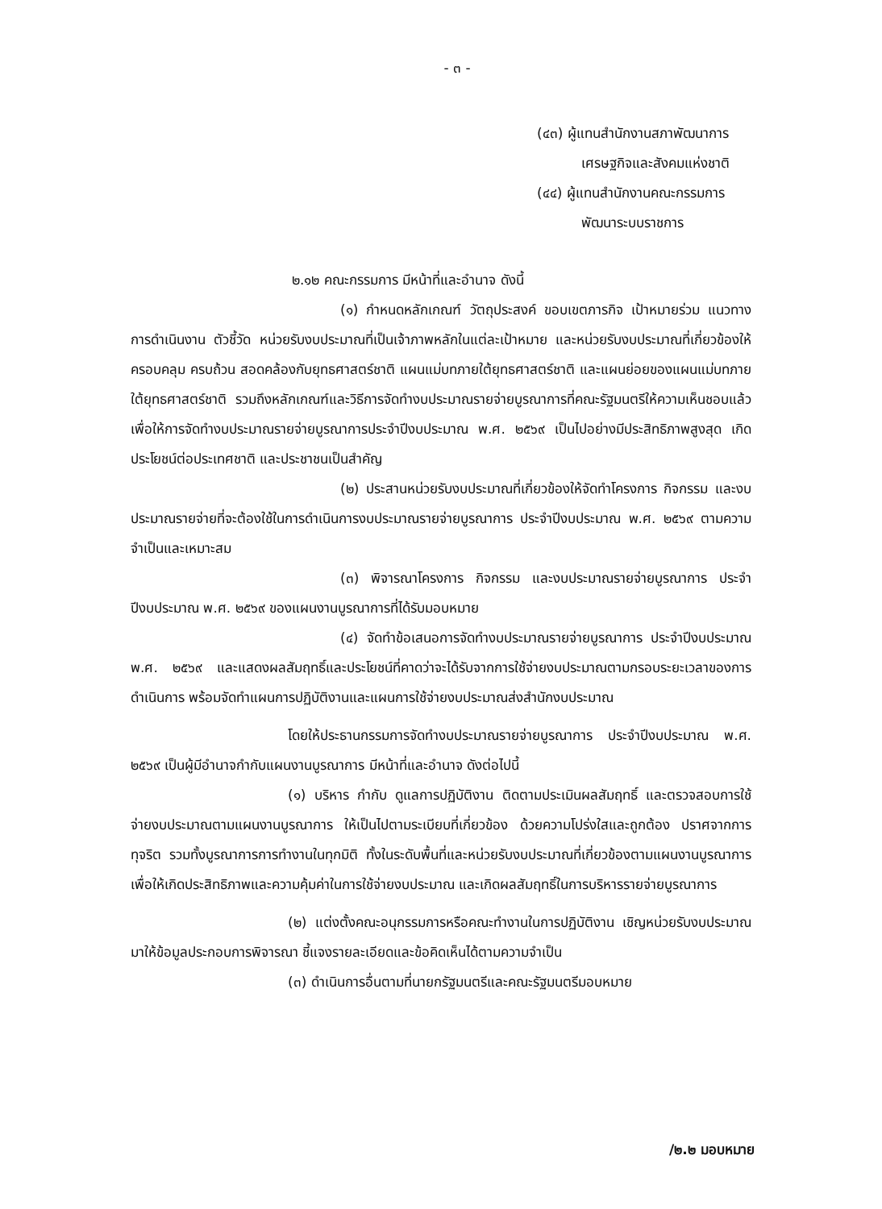- ๓ -
(๔๓) ผู้แทนสำนักงานสภาพัฒนาการ
เศรษฐกิจและสังคมแห่งชาติ
(๔๔) ผู้แทนสำนักงานคณะกรรมการ
พัฒนาระบบราชการ
๒.๑๒ คณะกรรมการ มีหน้าที่และอำนาจ ดังนี้
(๑) กำหนดหลักเกณฑ์ วัตถุประสงค์ ขอบเขตภารกิจ เป้าหมายร่วม แนวทางการดำเนินงาน ตัวชี้วัด หน่วยรับงบประมาณที่เป็นเจ้าภาพหลักในแต่ละเป้าหมาย และหน่วยรับงบประมาณที่เกี่ยวข้องให้ครอบคลุม ครบถ้วน สอดคล้องกับยุทธศาสตร์ชาติ แผนแม่บทภายใต้ยุทธศาสตร์ชาติ และแผนย่อยของแผนแม่บทภายใต้ยุทธศาสตร์ชาติ รวมถึงหลักเกณฑ์และวิธีการจัดทำงบประมาณรายจ่ายบูรณาการที่คณะรัฐมนตรีให้ความเห็นชอบแล้ว เพื่อให้การจัดทำงบประมาณรายจ่ายบูรณาการประจำปีงบประมาณ พ.ศ. ๒๕๖๙ เป็นไปอย่างมีประสิทธิภาพสูงสุด เกิดประโยชน์ต่อประเทศชาติ และประชาชนเป็นสำคัญ
(๒) ประสานหน่วยรับงบประมาณที่เกี่ยวข้องให้จัดทำโครงการ กิจกรรม และงบประมาณรายจ่ายที่จะต้องใช้ในการดำเนินการงบประมาณรายจ่ายบูรณาการ ประจำปีงบประมาณ พ.ศ. ๒๕๖๙ ตามความจำเป็นและเหมาะสม
(๓) พิจารณาโครงการ กิจกรรม และงบประมาณรายจ่ายบูรณาการ ประจำปีงบประมาณ พ.ศ. ๒๕๖๙ ของแผนงานบูรณาการที่ได้รับมอบหมาย
(๔) จัดทำข้อเสนอการจัดทำงบประมาณรายจ่ายบูรณาการ ประจำปีงบประมาณ พ.ศ. ๒๕๖๙ และแสดงผลสัมฤทธิ์และประโยชน์ที่คาดว่าจะได้รับจากการใช้จ่ายงบประมาณตามกรอบระยะเวลาของการดำเนินการ พร้อมจัดทำแผนการปฏิบัติงานและแผนการใช้จ่ายงบประมาณส่งสำนักงบประมาณ
โดยให้ประธานกรรมการจัดทำงบประมาณรายจ่ายบูรณาการ ประจำปีงบประมาณ พ.ศ. ๒๕๖๙ เป็นผู้มีอำนาจกำกับแผนงานบูรณาการ มีหน้าที่และอำนาจ ดังต่อไปนี้
(๑) บริหาร กำกับ ดูแลการปฏิบัติงาน ติดตามประเมินผลสัมฤทธิ์ และตรวจสอบการใช้จ่ายงบประมาณตามแผนงานบูรณาการ ให้เป็นไปตามระเบียบที่เกี่ยวข้อง ด้วยความโปร่งใสและถูกต้อง ปราศจากการทุจริต รวมทั้งบูรณาการการทำงานในทุกมิติ ทั้งในระดับพื้นที่และหน่วยรับงบประมาณที่เกี่ยวข้องตามแผนงานบูรณาการ เพื่อให้เกิดประสิทธิภาพและความคุ้มค่าในการใช้จ่ายงบประมาณ และเกิดผลสัมฤทธิ์ในการบริหารรายจ่ายบูรณาการ
(๒) แต่งตั้งคณะอนุกรรมการหรือคณะทำงานในการปฏิบัติงาน เชิญหน่วยรับงบประมาณมาให้ข้อมูลประกอบการพิจารณา ชี้แจงรายละเอียดและข้อคิดเห็นได้ตามความจำเป็น
(๓) ดำเนินการอื่นตามที่นายกรัฐมนตรีและคณะรัฐมนตรีมอบหมาย
/๒.๒ มอบหมาย